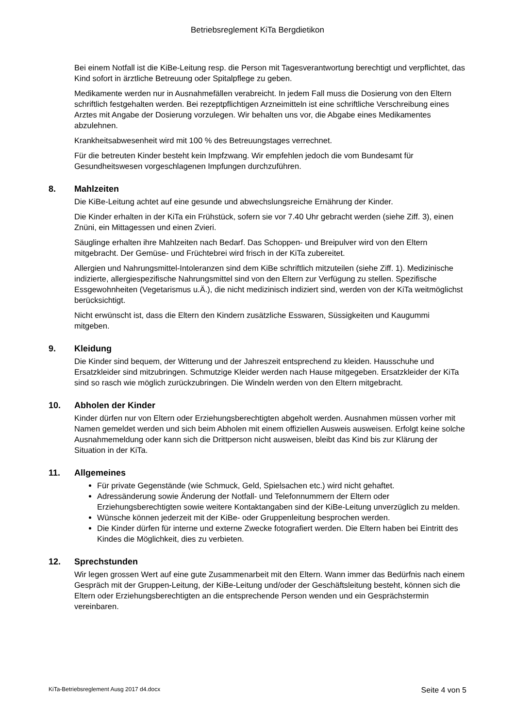Betriebsreglement KiTa Bergdietikon
Bei einem Notfall ist die KiBe-Leitung resp. die Person mit Tagesverantwortung berechtigt und verpflichtet, das Kind sofort in ärztliche Betreuung oder Spitalpflege zu geben.
Medikamente werden nur in Ausnahmefällen verabreicht. In jedem Fall muss die Dosierung von den Eltern schriftlich festgehalten werden. Bei rezeptpflichtigen Arzneimitteln ist eine schriftliche Verschreibung eines Arztes mit Angabe der Dosierung vorzulegen. Wir behalten uns vor, die Abgabe eines Medikamentes abzulehnen.
Krankheitsabwesenheit wird mit 100 % des Betreuungstages verrechnet.
Für die betreuten Kinder besteht kein Impfzwang. Wir empfehlen jedoch die vom Bundesamt für Gesundheitswesen vorgeschlagenen Impfungen durchzuführen.
8. Mahlzeiten
Die KiBe-Leitung achtet auf eine gesunde und abwechslungsreiche Ernährung der Kinder.
Die Kinder erhalten in der KiTa ein Frühstück, sofern sie vor 7.40 Uhr gebracht werden (siehe Ziff. 3), einen Znüni, ein Mittagessen und einen Zvieri.
Säuglinge erhalten ihre Mahlzeiten nach Bedarf. Das Schoppen- und Breipulver wird von den Eltern mitgebracht. Der Gemüse- und Früchtebrei wird frisch in der KiTa zubereitet.
Allergien und Nahrungsmittel-Intoleranzen sind dem KiBe schriftlich mitzuteilen (siehe Ziff. 1). Medizinische indizierte, allergiespezifische Nahrungsmittel sind von den Eltern zur Verfügung zu stellen. Spezifische Essgewohnheiten (Vegetarismus u.Ä.), die nicht medizinisch indiziert sind, werden von der KiTa weitmöglichst berücksichtigt.
Nicht erwünscht ist, dass die Eltern den Kindern zusätzliche Esswaren, Süssigkeiten und Kaugummi mitgeben.
9. Kleidung
Die Kinder sind bequem, der Witterung und der Jahreszeit entsprechend zu kleiden. Hausschuhe und Ersatzkleider sind mitzubringen. Schmutzige Kleider werden nach Hause mitgegeben. Ersatzkleider der KiTa sind so rasch wie möglich zurückzubringen. Die Windeln werden von den Eltern mitgebracht.
10. Abholen der Kinder
Kinder dürfen nur von Eltern oder Erziehungsberechtigten abgeholt werden. Ausnahmen müssen vorher mit Namen gemeldet werden und sich beim Abholen mit einem offiziellen Ausweis ausweisen. Erfolgt keine solche Ausnahmemeldung oder kann sich die Drittperson nicht ausweisen, bleibt das Kind bis zur Klärung der Situation in der KiTa.
11. Allgemeines
Für private Gegenstände (wie Schmuck, Geld, Spielsachen etc.) wird nicht gehaftet.
Adressänderung sowie Änderung der Notfall- und Telefonnummern der Eltern oder Erziehungsberechtigten sowie weitere Kontaktangaben sind der KiBe-Leitung unverzüglich zu melden.
Wünsche können jederzeit mit der KiBe- oder Gruppenleitung besprochen werden.
Die Kinder dürfen für interne und externe Zwecke fotografiert werden. Die Eltern haben bei Eintritt des Kindes die Möglichkeit, dies zu verbieten.
12. Sprechstunden
Wir legen grossen Wert auf eine gute Zusammenarbeit mit den Eltern. Wann immer das Bedürfnis nach einem Gespräch mit der Gruppen-Leitung, der KiBe-Leitung und/oder der Geschäftsleitung besteht, können sich die Eltern oder Erziehungsberechtigten an die entsprechende Person wenden und ein Gesprächstermin vereinbaren.
KiTa-Betriebsreglement Ausg 2017 d4.docx Seite 4 von 5